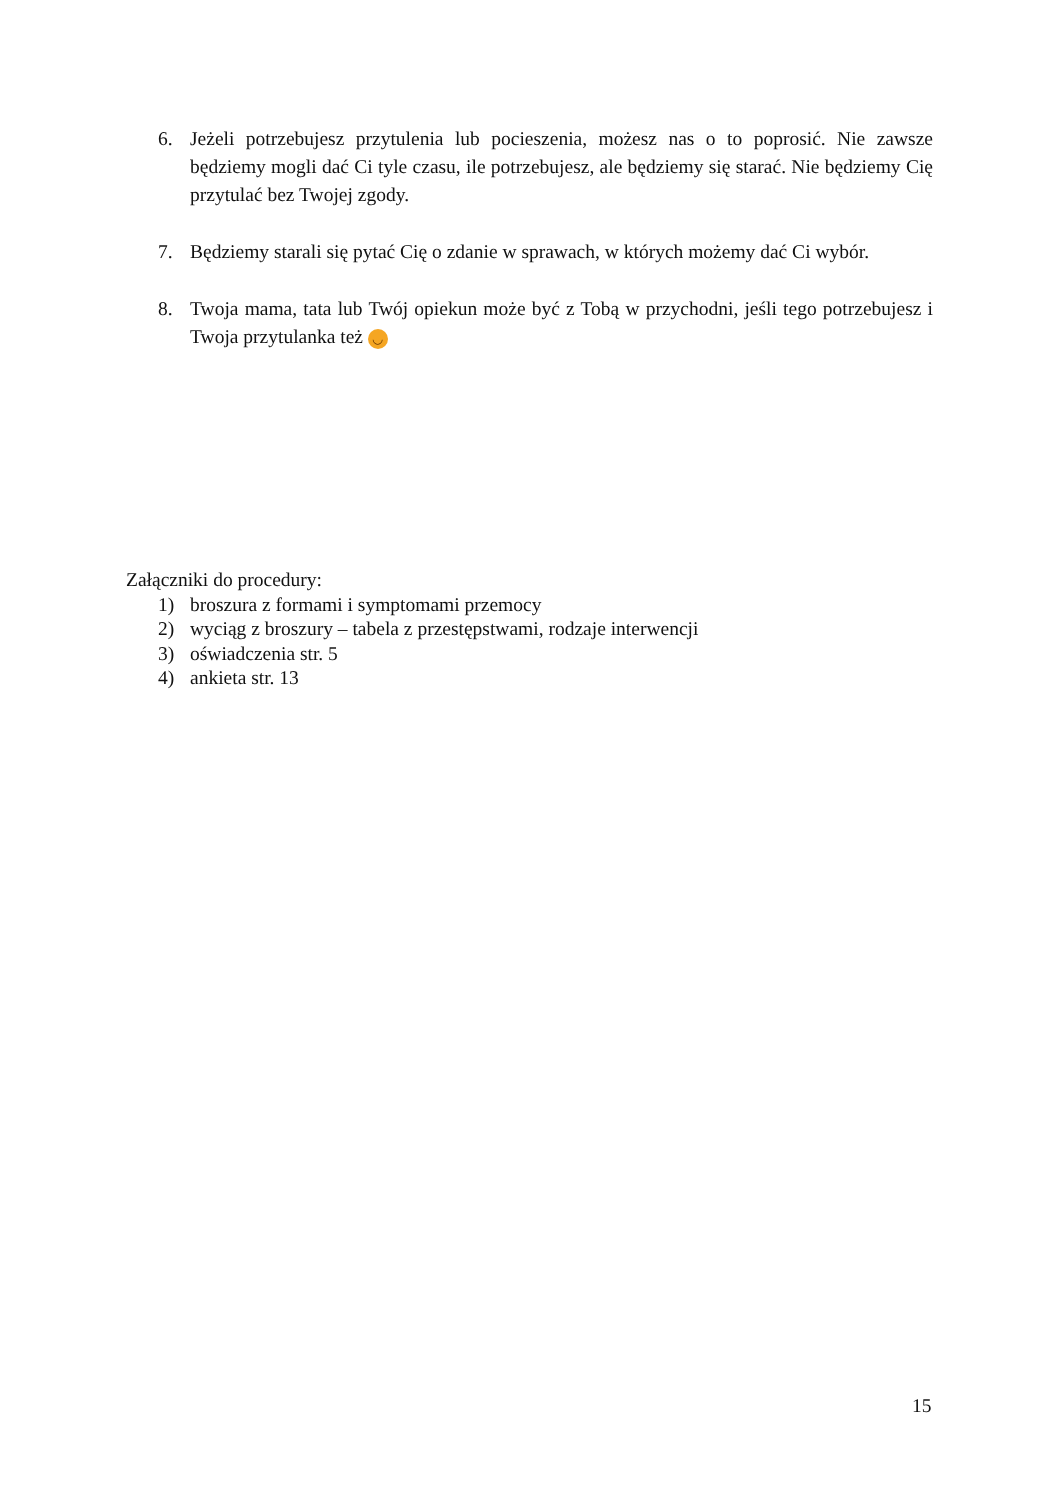6. Jeżeli potrzebujesz przytulenia lub pocieszenia, możesz nas o to poprosić. Nie zawsze będziemy mogli dać Ci tyle czasu, ile potrzebujesz, ale będziemy się starać. Nie będziemy Cię przytulać bez Twojej zgody.
7. Będziemy starali się pytać Cię o zdanie w sprawach, w których możemy dać Ci wybór.
8. Twoja mama, tata lub Twój opiekun może być z Tobą w przychodni, jeśli tego potrzebujesz i Twoja przytulanka też ◡
Załączniki do procedury:
1) broszura z formami i symptomami przemocy
2) wyciąg z broszury – tabela z przestępstwami, rodzaje interwencji
3) oświadczenia str. 5
4) ankieta str. 13
15